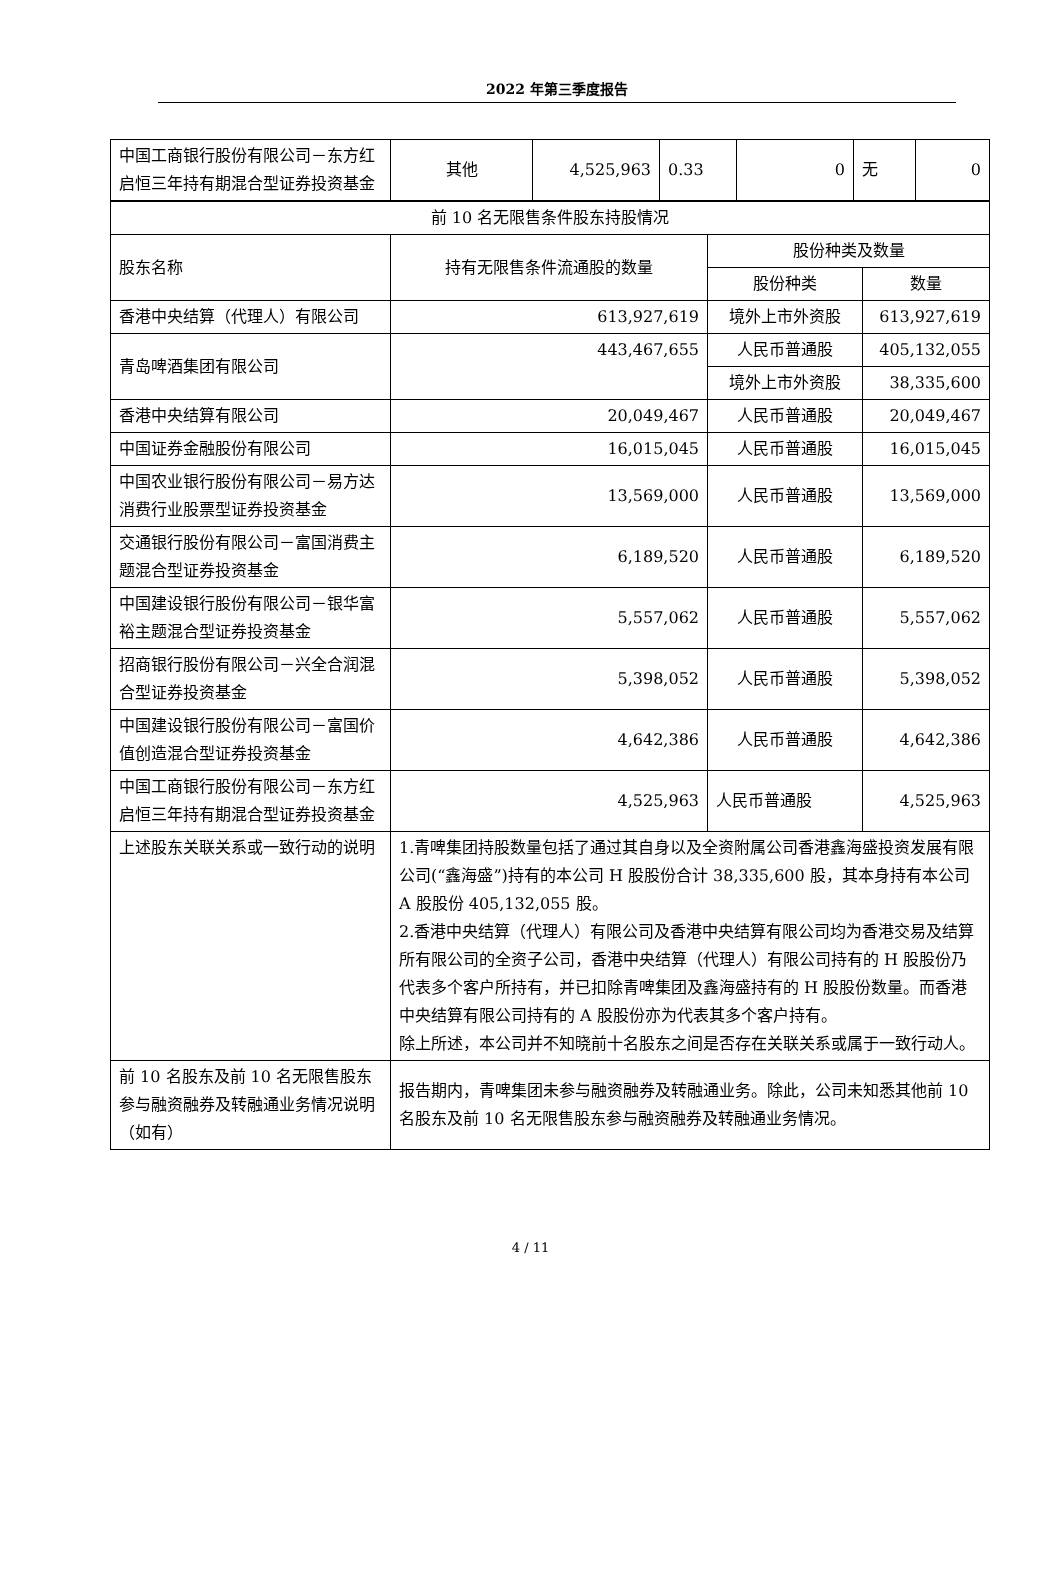2022 年第三季度报告
| 中国工商银行股份有限公司－东方红启恒三年持有期混合型证券投资基金 | 其他 | 4,525,963 | 0.33 | 0 | 无 | 0 |
| 前 10 名无限售条件股东持股情况 | | | |
| 股东名称 | 持有无限售条件流通股的数量 | 股份种类及数量 | |
| | | 股份种类 | 数量 |
| 香港中央结算（代理人）有限公司 | 613,927,619 | 境外上市外资股 | 613,927,619 |
| 青岛啤酒集团有限公司 | 443,467,655 | 人民币普通股 | 405,132,055 |
| | | 境外上市外资股 | 38,335,600 |
| 香港中央结算有限公司 | 20,049,467 | 人民币普通股 | 20,049,467 |
| 中国证券金融股份有限公司 | 16,015,045 | 人民币普通股 | 16,015,045 |
| 中国农业银行股份有限公司－易方达消费行业股票型证券投资基金 | 13,569,000 | 人民币普通股 | 13,569,000 |
| 交通银行股份有限公司－富国消费主题混合型证券投资基金 | 6,189,520 | 人民币普通股 | 6,189,520 |
| 中国建设银行股份有限公司－银华富裕主题混合型证券投资基金 | 5,557,062 | 人民币普通股 | 5,557,062 |
| 招商银行股份有限公司－兴全合润混合型证券投资基金 | 5,398,052 | 人民币普通股 | 5,398,052 |
| 中国建设银行股份有限公司－富国价值创造混合型证券投资基金 | 4,642,386 | 人民币普通股 | 4,642,386 |
| 中国工商银行股份有限公司－东方红启恒三年持有期混合型证券投资基金 | 4,525,963 | 人民币普通股 | 4,525,963 |
| 上述股东关联关系或一致行动的说明 | 1.青啤集团持股数量包括了通过其自身以及全资附属公司香港鑫海盛投资发展有限公司(“鑫海盛”)持有的本公司 H 股股份合计 38,335,600 股，其本身持有本公司 A 股股份 405,132,055 股。 2.香港中央结算（代理人）有限公司及香港中央结算有限公司均为香港交易及结算所有限公司的全资子公司，香港中央结算（代理人）有限公司持有的 H 股股份乃代表多个客户所持有，并已扣除青啤集团及鑫海盛持有的 H 股股份数量。而香港中央结算有限公司持有的 A 股股份亦为代表其多个客户持有。 除上所述，本公司并不知晓前十名股东之间是否存在关联关系或属于一致行动人。 | | |
| 前 10 名股东及前 10 名无限售股东参与融资融券及转融通业务情况说明（如有） | 报告期内，青啤集团未参与融资融券及转融通业务。除此，公司未知悉其他前 10 名股东及前 10 名无限售股东参与融资融券及转融通业务情况。 | | |
4 / 11